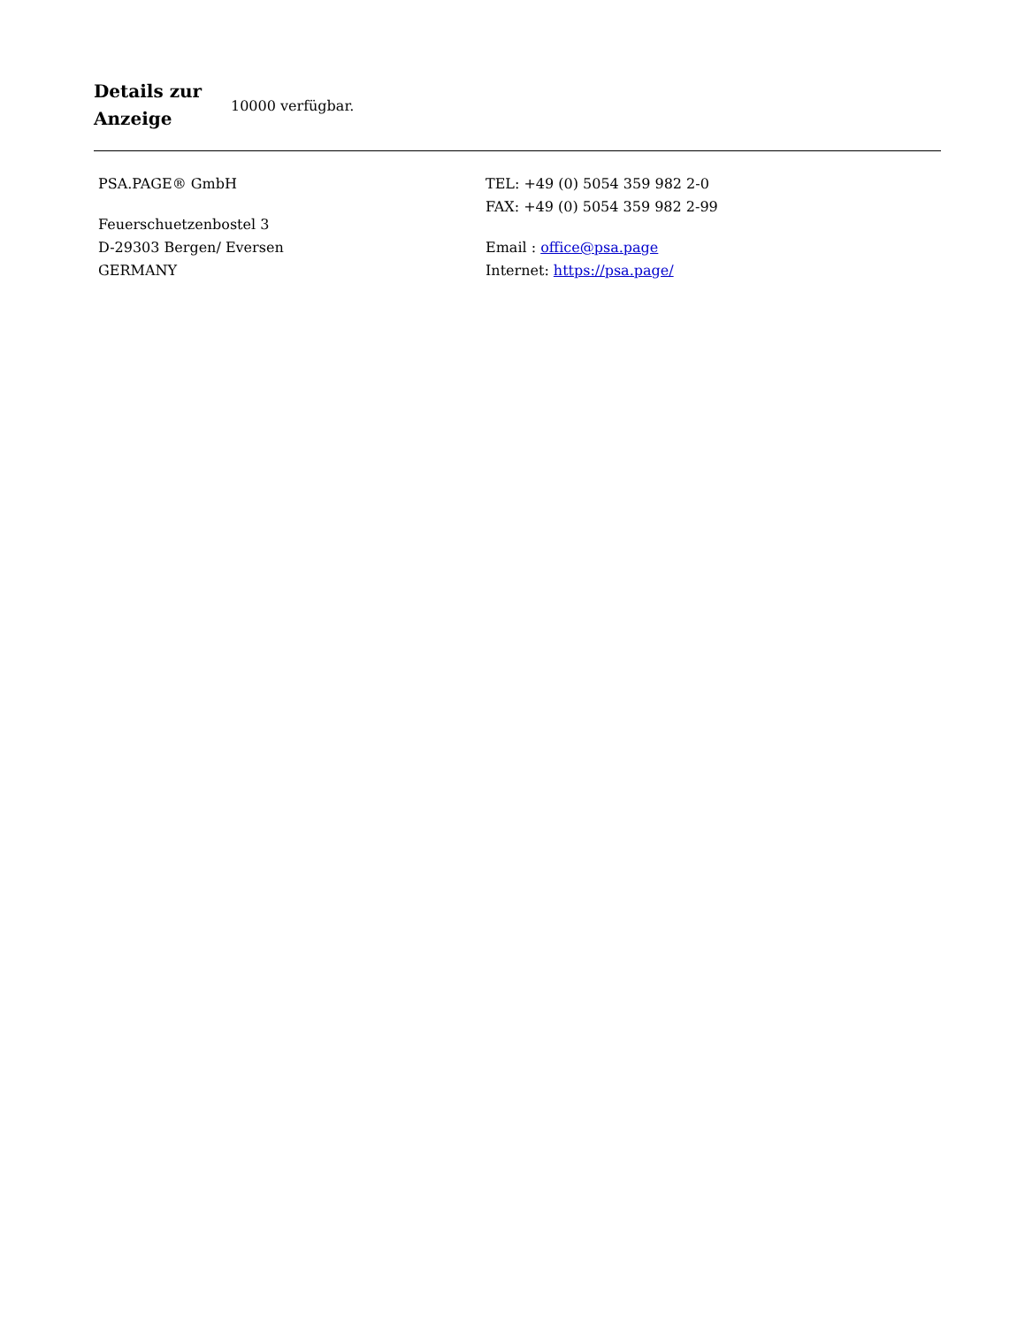Details zur Anzeige
10000 verfügbar.
PSA.PAGE® GmbH
Feuerschuetzenbostel 3
D-29303 Bergen/ Eversen
GERMANY
TEL: +49 (0) 5054 359 982 2-0
FAX: +49 (0) 5054 359 982 2-99
Email : office@psa.page
Internet: https://psa.page/